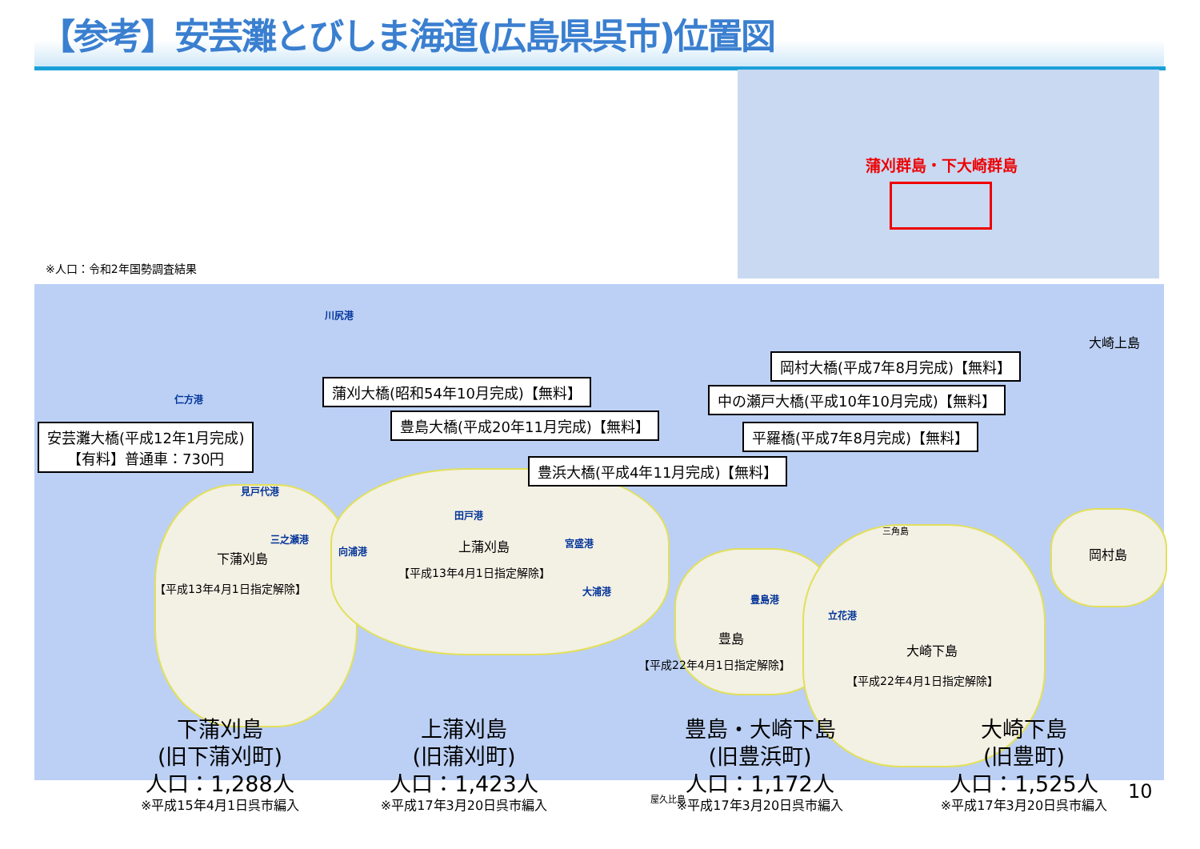【参考】安芸灘とびしま海道(広島県呉市)位置図
蒲刈群島・下大崎群島
※人口：令和2年国勢調査結果
川尻港
仁方港
見戸代港
三之瀬港
向浦港
田戸港
宮盛港
大浦港
豊島港
立花港
大崎上島
岡村島
三角島
下蒲刈島
【平成13年4月1日指定解除】
上蒲刈島
【平成13年4月1日指定解除】
豊島
【平成22年4月1日指定解除】
大崎下島
【平成22年4月1日指定解除】
屋久比島
安芸灘大橋(平成12年1月完成)
【有料】普通車：730円
蒲刈大橋(昭和54年10月完成)【無料】
豊島大橋(平成20年11月完成)【無料】
豊浜大橋(平成4年11月完成)【無料】
岡村大橋(平成7年8月完成)【無料】
中の瀬戸大橋(平成10年10月完成)【無料】
平羅橋(平成7年8月完成)【無料】
下蒲刈島
(旧下蒲刈町)
人口：1,288人
※平成15年4月1日呉市編入
上蒲刈島
(旧蒲刈町)
人口：1,423人
※平成17年3月20日呉市編入
豊島・大崎下島
(旧豊浜町)
人口：1,172人
※平成17年3月20日呉市編入
大崎下島
(旧豊町)
人口：1,525人
※平成17年3月20日呉市編入
10